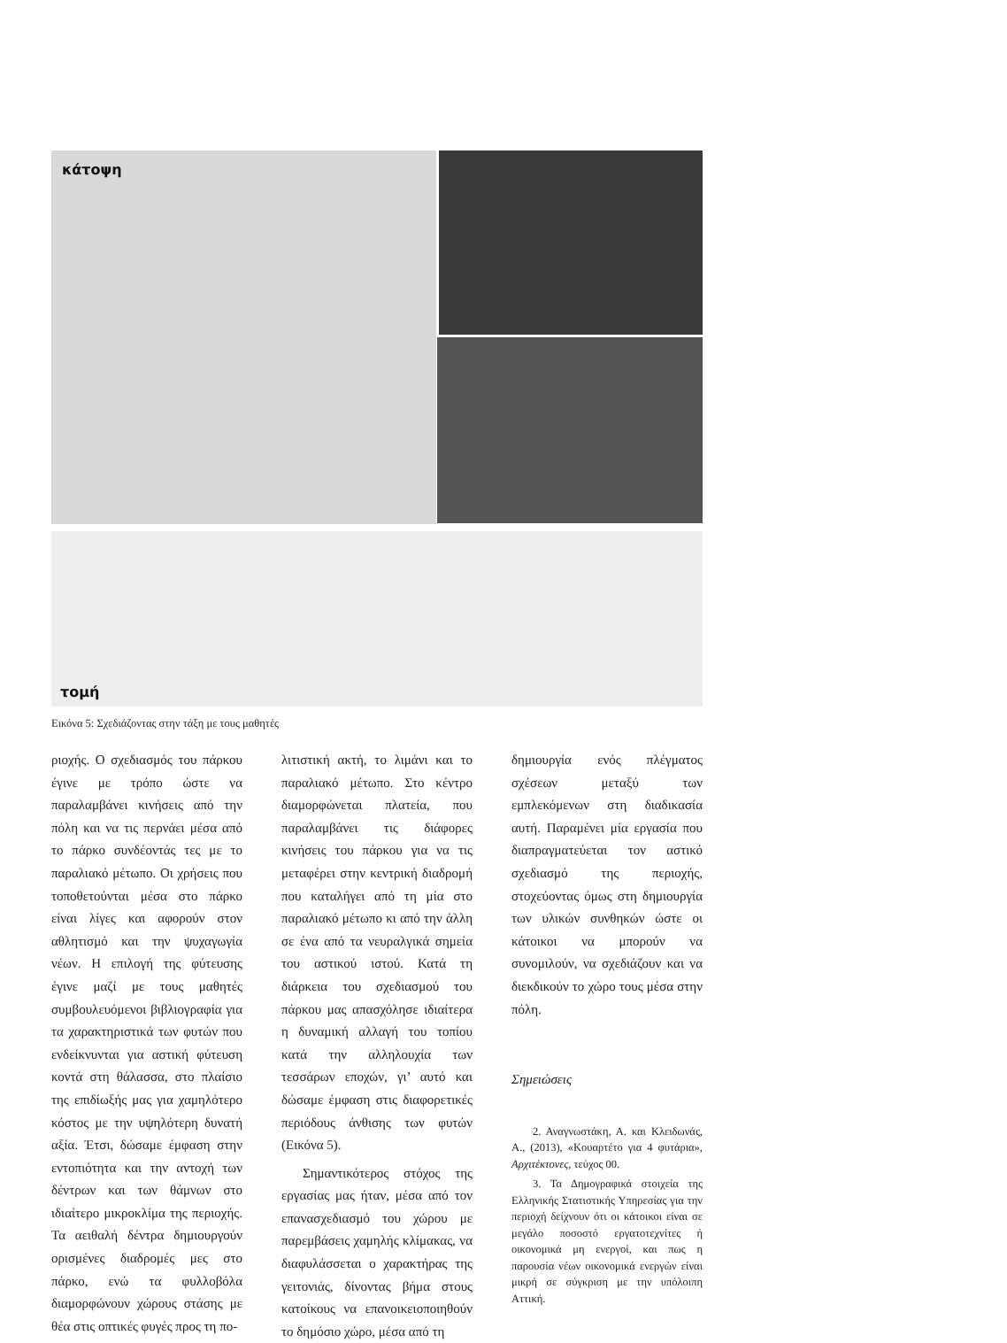κάτοψη
τομή
Εικόνα 5: Σχεδιάζοντας στην τάξη με τους μαθητές
ριοχής. Ο σχεδιασμός του πάρκου έγινε με τρόπο ώστε να παραλαμβάνει κινήσεις από την πόλη και να τις περνάει μέσα από το πάρκο συνδέοντάς τες με το παραλιακό μέτωπο. Οι χρήσεις που τοποθετούνται μέσα στο πάρκο είναι λίγες και αφορούν στον αθλητισμό και την ψυχαγωγία νέων. Η επιλογή της φύτευσης έγινε μαζί με τους μαθητές συμβουλευόμενοι βιβλιογραφία για τα χαρακτηριστικά των φυτών που ενδείκνυνται για αστική φύτευση κοντά στη θάλασσα, στο πλαίσιο της επιδίωξής μας για χαμηλότερο κόστος με την υψηλότερη δυνατή αξία. Έτσι, δώσαμε έμφαση στην εντοπιότητα και την αντοχή των δέντρων και των θάμνων στο ιδιαίτερο μικροκλίμα της περιοχής. Τα αειθαλή δέντρα δημιουργούν ορισμένες διαδρομές μες στο πάρκο, ενώ τα φυλλοβόλα διαμορφώνουν χώρους στάσης με θέα στις οπτικές φυγές προς τη πο-
λιτιστική ακτή, το λιμάνι και το παραλιακό μέτωπο. Στο κέντρο διαμορφώνεται πλατεία, που παραλαμβάνει τις διάφορες κινήσεις του πάρκου για να τις μεταφέρει στην κεντρική διαδρομή που καταλήγει από τη μία στο παραλιακό μέτωπο κι από την άλλη σε ένα από τα νευραλγικά σημεία του αστικού ιστού. Κατά τη διάρκεια του σχεδιασμού του πάρκου μας απασχόλησε ιδιαίτερα η δυναμική αλλαγή του τοπίου κατά την αλληλουχία των τεσσάρων εποχών, γι’ αυτό και δώσαμε έμφαση στις διαφορετικές περιόδους άνθισης των φυτών (Εικόνα 5).
Σημαντικότερος στόχος της εργασίας μας ήταν, μέσα από τον επανασχεδιασμό του χώρου με παρεμβάσεις χαμηλής κλίμακας, να διαφυλάσσεται ο χαρακτήρας της γειτονιάς, δίνοντας βήμα στους κατοίκους να επανοικειοποιηθούν το δημόσιο χώρο, μέσα από τη
δημιουργία ενός πλέγματος σχέσεων μεταξύ των εμπλεκόμενων στη διαδικασία αυτή. Παραμένει μία εργασία που διαπραγματεύεται τον αστικό σχεδιασμό της περιοχής, στοχεύοντας όμως στη δημιουργία των υλικών συνθηκών ώστε οι κάτοικοι να μπορούν να συνομιλούν, να σχεδιάζουν και να διεκδικούν το χώρο τους μέσα στην πόλη.
Σημειώσεις
2. Αναγνωστάκη, Α. και Κλειδωνάς, Α., (2013), «Κουαρτέτο για 4 φυτάρια», Αρχιτέκτονες, τεύχος 00.
3. Τα Δημογραφικά στοιχεία της Ελληνικής Στατιστικής Υπηρεσίας για την περιοχή δείχνουν ότι οι κάτοικοι είναι σε μεγάλο ποσοστό εργατοτεχνίτες ή οικονομικά μη ενεργοί, και πως η παρουσία νέων οικονομικά ενεργών είναι μικρή σε σύγκριση με την υπόλοιπη Αττική.